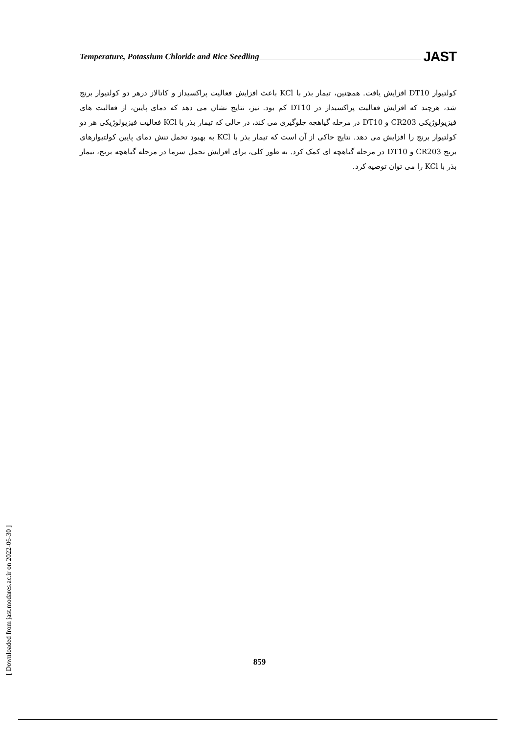Temperature, Potassium Chloride and Rice Seedling JAST
کولتیوار DT10 افزایش یافت. همچنین، تیمار بذر با KCl باعث افزایش فعالیت پراکسیداز و کاتالاز درهر دو کولتیوار برنج شد، هرچند که افزایش فعالیت پراکسیداز در DT10 کم بود. نیز، نتایج نشان می دهد که دمای پایین، از فعالیت های فیزیولوژیکی CR203 و DT10 در مرحله گیاهچه جلوگیری می کند، در حالی که تیمار بذر با KCl فعالیت فیزیولوژیکی هر دو کولتیوار برنج را افزایش می دهد. نتایج حاکی از آن است که تیمار بذر با KCl به بهبود تحمل تنش دمای پایین کولتیوارهای برنج CR203 و DT10 در مرحله گیاهچه ای کمک کرد. به طور کلی، برای افزایش تحمل سرما در مرحله گیاهچه برنج، تیمار بذر با KCl را می توان توصیه کرد.
859
[ Downloaded from jast.modares.ac.ir on 2022-06-30 ]